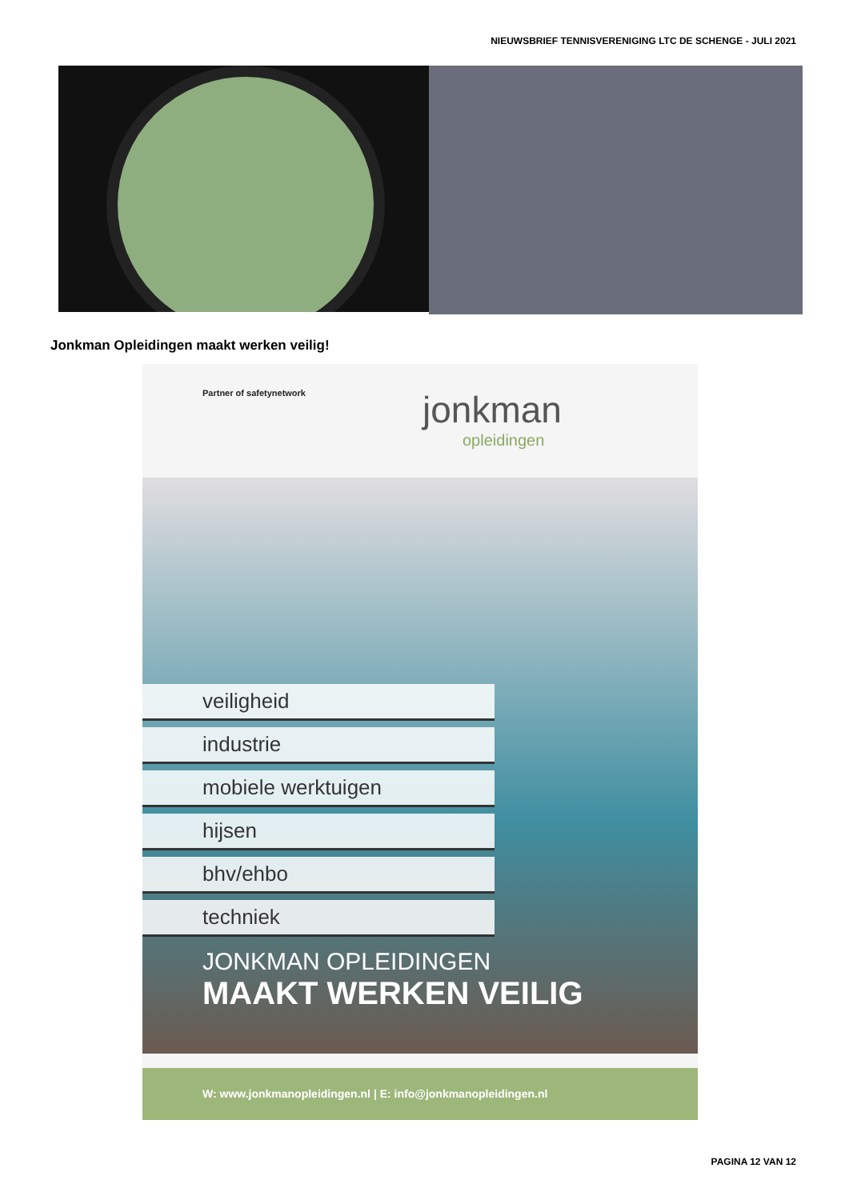NIEUWSBRIEF TENNISVERENIGING LTC DE SCHENGE - JULI 2021
Jonkman Opleidingen maakt werken veilig!
Partner of safetynetwork jonkman
opleidingen
veiligheid
industrie
mobiele werktuigen
hijsen
bhv/ehbo
techniek
JONKMAN OPLEIDINGEN
MAAKT WERKEN VEILIG
W: www.jonkmanopleidingen.nl | E: info@jonkmanopleidingen.nl
PAGINA 12 VAN 12